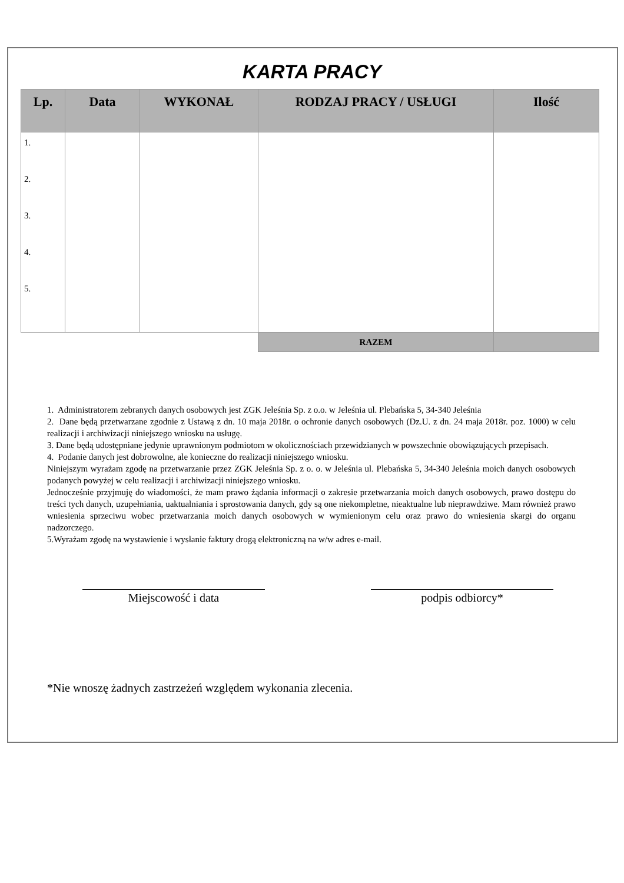KARTA PRACY
| Lp. | Data | WYKONAŁ | RODZAJ PRACY / USŁUGI | Ilość |
| --- | --- | --- | --- | --- |
| 1. 2. 3. 4. 5. | | | | |
| | | | RAZEM | |
1. Administratorem zebranych danych osobowych jest ZGK Jeleśnia Sp. z o.o. w Jeleśnia ul. Plebańska 5, 34-340 Jeleśnia
2. Dane będą przetwarzane zgodnie z Ustawą z dn. 10 maja 2018r. o ochronie danych osobowych (Dz.U. z dn. 24 maja 2018r. poz. 1000) w celu realizacji i archiwizacji niniejszego wniosku na usługę.
3. Dane będą udostępniane jedynie uprawnionym podmiotom w okolicznościach przewidzianych w powszechnie obowiązujących przepisach.
4. Podanie danych jest dobrowolne, ale konieczne do realizacji niniejszego wniosku.
Niniejszym wyrażam zgodę na przetwarzanie przez ZGK Jeleśnia Sp. z o. o. w Jeleśnia ul. Plebańska 5, 34-340 Jeleśnia moich danych osobowych podanych powyżej w celu realizacji i archiwizacji niniejszego wniosku.
Jednocześnie przyjmuję do wiadomości, że mam prawo żądania informacji o zakresie przetwarzania moich danych osobowych, prawo dostępu do treści tych danych, uzupełniania, uaktualniania i sprostowania danych, gdy są one niekompletne, nieaktualne lub nieprawdziwe. Mam również prawo wniesienia sprzeciwu wobec przetwarzania moich danych osobowych w wymienionym celu oraz prawo do wniesienia skargi do organu nadzorczego.
5.Wyrażam zgodę na wystawienie i wysłanie faktury drogą elektroniczną na w/w adres e-mail.
Miejscowość i data podpis odbiorcy*
*Nie wnoszę żadnych zastrzeżeń względem wykonania zlecenia.